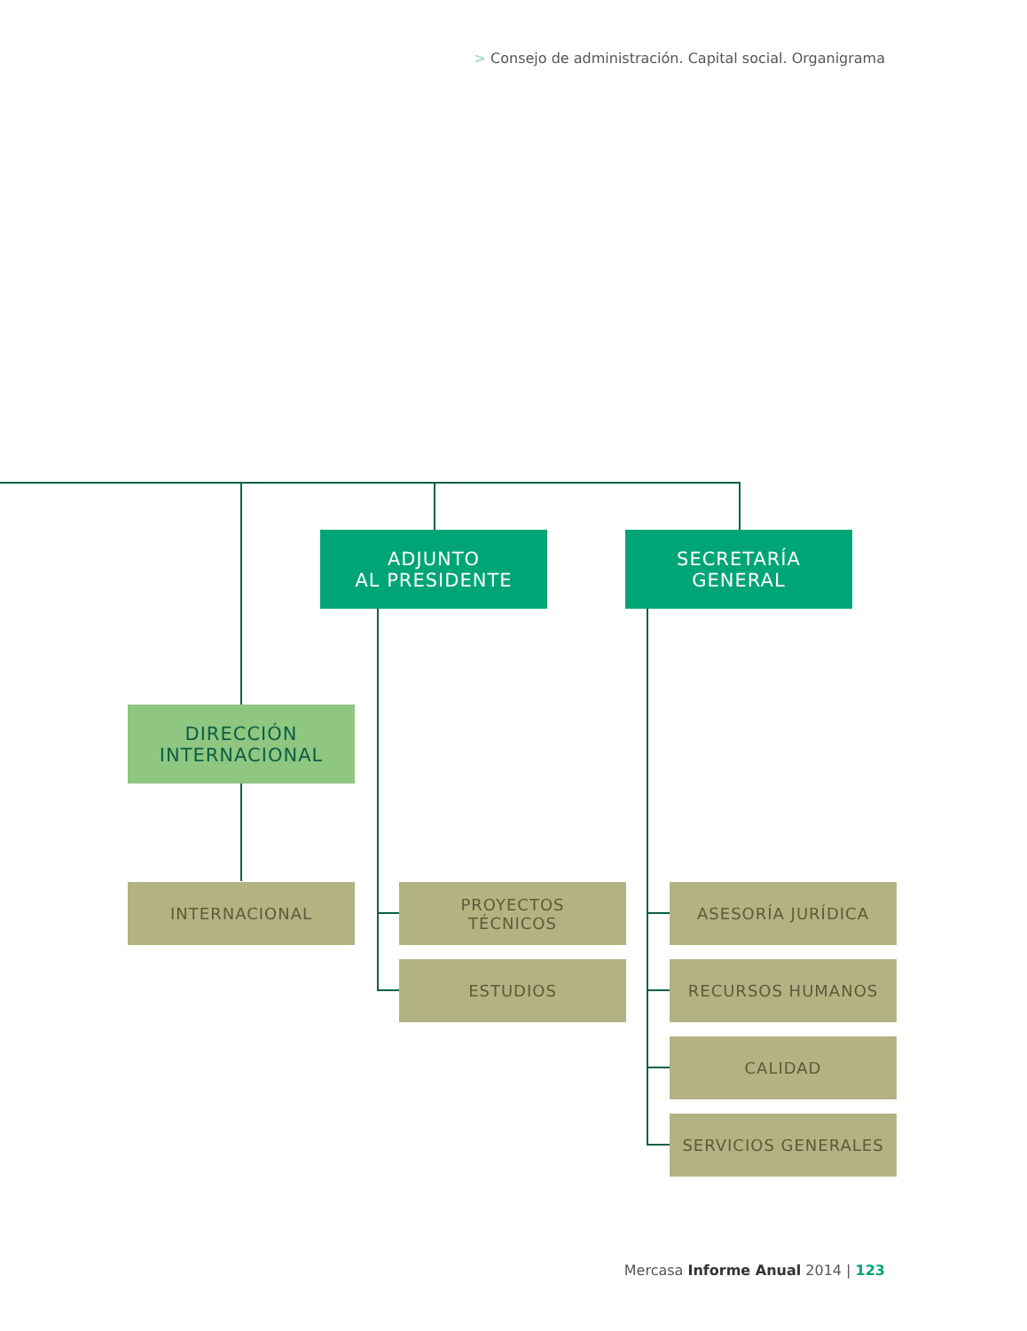> Consejo de administración. Capital social. Organigrama
ADJUNTO
AL PRESIDENTE
SECRETARÍA
GENERAL
DIRECCIÓN
INTERNACIONAL
INTERNACIONAL
PROYECTOS
TÉCNICOS
ESTUDIOS
ASESORÍA JURÍDICA
RECURSOS HUMANOS
CALIDAD
SERVICIOS GENERALES
Mercasa Informe Anual 2014 | 123